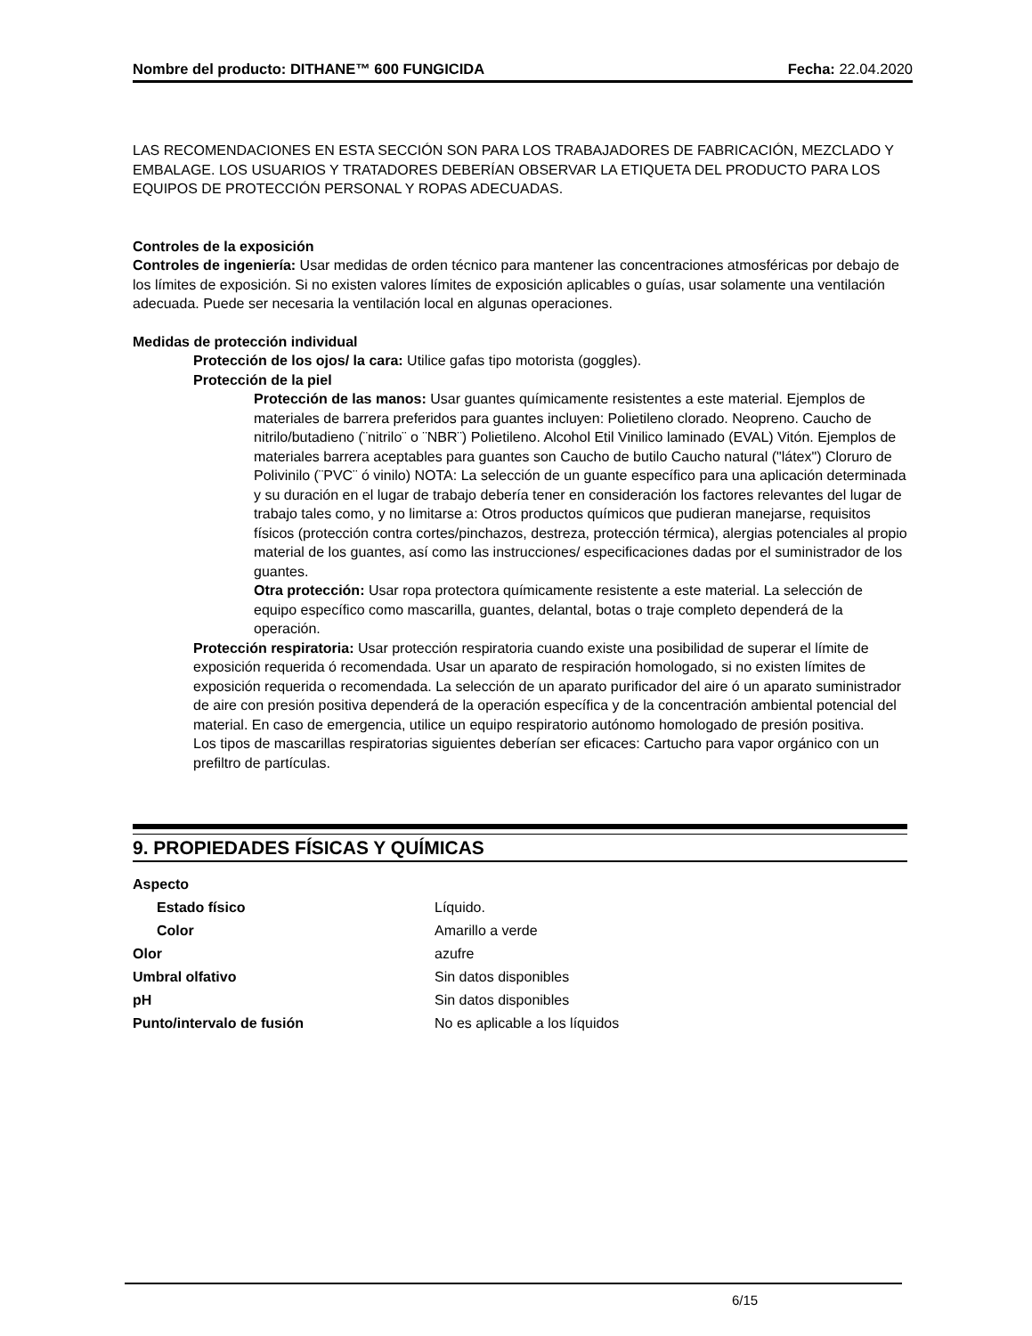Nombre del producto: DITHANE™ 600 FUNGICIDA Fecha: 22.04.2020
LAS RECOMENDACIONES EN ESTA SECCIÓN SON PARA LOS TRABAJADORES DE FABRICACIÓN, MEZCLADO Y EMBALAGE. LOS USUARIOS Y TRATADORES DEBERÍAN OBSERVAR LA ETIQUETA DEL PRODUCTO PARA LOS EQUIPOS DE PROTECCIÓN PERSONAL Y ROPAS ADECUADAS.
Controles de la exposición
Controles de ingeniería: Usar medidas de orden técnico para mantener las concentraciones atmosféricas por debajo de los límites de exposición. Si no existen valores límites de exposición aplicables o guías, usar solamente una ventilación adecuada. Puede ser necesaria la ventilación local en algunas operaciones.
Medidas de protección individual
Protección de los ojos/ la cara: Utilice gafas tipo motorista (goggles).
Protección de la piel
Protección de las manos: Usar guantes químicamente resistentes a este material. Ejemplos de materiales de barrera preferidos para guantes incluyen: Polietileno clorado. Neopreno. Caucho de nitrilo/butadieno (¨nitrilo¨ o ¨NBR¨) Polietileno. Alcohol Etil Vinilico laminado (EVAL) Vitón. Ejemplos de materiales barrera aceptables para guantes son Caucho de butilo Caucho natural ("látex") Cloruro de Polivinilo (¨PVC¨ ó vinilo) NOTA: La selección de un guante específico para una aplicación determinada y su duración en el lugar de trabajo debería tener en consideración los factores relevantes del lugar de trabajo tales como, y no limitarse a: Otros productos químicos que pudieran manejarse, requisitos físicos (protección contra cortes/pinchazos, destreza, protección térmica), alergias potenciales al propio material de los guantes, así como las instrucciones/ especificaciones dadas por el suministrador de los guantes.
Otra protección: Usar ropa protectora químicamente resistente a este material. La selección de equipo específico como mascarilla, guantes, delantal, botas o traje completo dependerá de la operación.
Protección respiratoria: Usar protección respiratoria cuando existe una posibilidad de superar el límite de exposición requerida ó recomendada. Usar un aparato de respiración homologado, si no existen límites de exposición requerida o recomendada. La selección de un aparato purificador del aire ó un aparato suministrador de aire con presión positiva dependerá de la operación específica y de la concentración ambiental potencial del material. En caso de emergencia, utilice un equipo respiratorio autónomo homologado de presión positiva.
Los tipos de mascarillas respiratorias siguientes deberían ser eficaces: Cartucho para vapor orgánico con un prefiltro de partículas.
9. PROPIEDADES FÍSICAS Y QUÍMICAS
| Aspecto | |
| Estado físico | Líquido. |
| Color | Amarillo a verde |
| Olor | azufre |
| Umbral olfativo | Sin datos disponibles |
| pH | Sin datos disponibles |
| Punto/intervalo de fusión | No es aplicable a los líquidos |
6/15